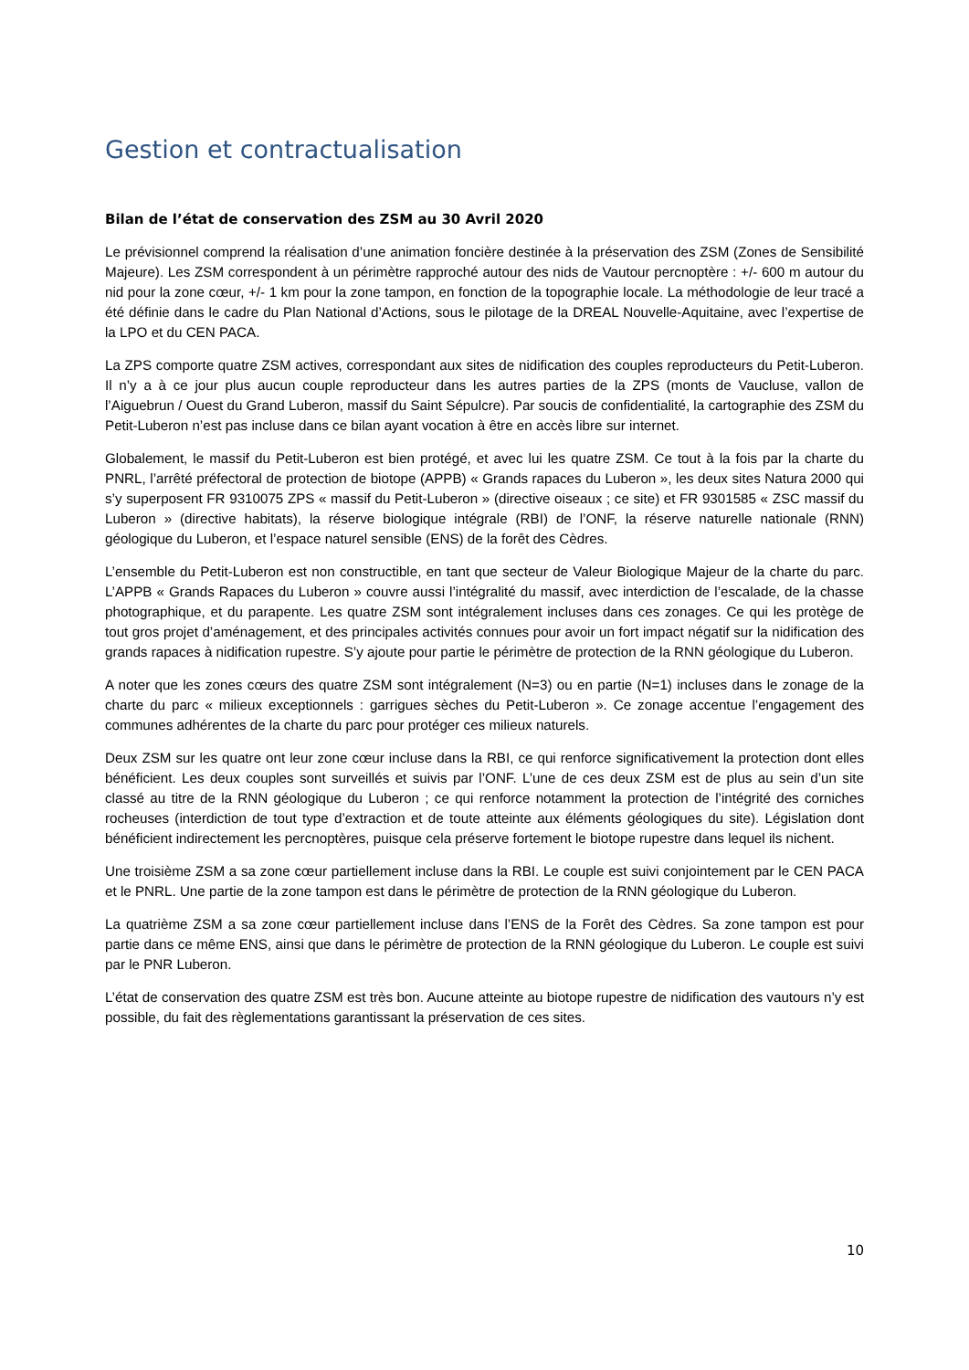Gestion et contractualisation
Bilan de l’état de conservation des ZSM au 30 Avril 2020
Le prévisionnel comprend la réalisation d’une animation foncière destinée à la préservation des ZSM (Zones de Sensibilité Majeure). Les ZSM correspondent à un périmètre rapproché autour des nids de Vautour percnoptère : +/- 600 m autour du nid pour la zone cœur, +/- 1 km pour la zone tampon, en fonction de la topographie locale. La méthodologie de leur tracé a été définie dans le cadre du Plan National d’Actions, sous le pilotage de la DREAL Nouvelle-Aquitaine, avec l’expertise de la LPO et du CEN PACA.
La ZPS comporte quatre ZSM actives, correspondant aux sites de nidification des couples reproducteurs du Petit-Luberon. Il n’y a à ce jour plus aucun couple reproducteur dans les autres parties de la ZPS (monts de Vaucluse, vallon de l’Aiguebrun / Ouest du Grand Luberon, massif du Saint Sépulcre). Par soucis de confidentialité, la cartographie des ZSM du Petit-Luberon n’est pas incluse dans ce bilan ayant vocation à être en accès libre sur internet.
Globalement, le massif du Petit-Luberon est bien protégé, et avec lui les quatre ZSM. Ce tout à la fois par la charte du PNRL, l’arrêté préfectoral de protection de biotope (APPB) « Grands rapaces du Luberon », les deux sites Natura 2000 qui s’y superposent FR 9310075 ZPS « massif du Petit-Luberon » (directive oiseaux ; ce site) et FR 9301585 « ZSC massif du Luberon » (directive habitats), la réserve biologique intégrale (RBI) de l’ONF, la réserve naturelle nationale (RNN) géologique du Luberon, et l’espace naturel sensible (ENS) de la forêt des Cèdres.
L’ensemble du Petit-Luberon est non constructible, en tant que secteur de Valeur Biologique Majeur de la charte du parc. L’APPB « Grands Rapaces du Luberon » couvre aussi l’intégralité du massif, avec interdiction de l’escalade, de la chasse photographique, et du parapente. Les quatre ZSM sont intégralement incluses dans ces zonages. Ce qui les protège de tout gros projet d’aménagement, et des principales activités connues pour avoir un fort impact négatif sur la nidification des grands rapaces à nidification rupestre. S’y ajoute pour partie le périmètre de protection de la RNN géologique du Luberon.
A noter que les zones cœurs des quatre ZSM sont intégralement (N=3) ou en partie (N=1) incluses dans le zonage de la charte du parc « milieux exceptionnels : garrigues sèches du Petit-Luberon ». Ce zonage accentue l’engagement des communes adhérentes de la charte du parc pour protéger ces milieux naturels.
Deux ZSM sur les quatre ont leur zone cœur incluse dans la RBI, ce qui renforce significativement la protection dont elles bénéficient. Les deux couples sont surveillés et suivis par l’ONF. L’une de ces deux ZSM est de plus au sein d’un site classé au titre de la RNN géologique du Luberon ; ce qui renforce notamment la protection de l’intégrité des corniches rocheuses (interdiction de tout type d’extraction et de toute atteinte aux éléments géologiques du site). Législation dont bénéficient indirectement les percnoptères, puisque cela préserve fortement le biotope rupestre dans lequel ils nichent.
Une troisième ZSM a sa zone cœur partiellement incluse dans la RBI. Le couple est suivi conjointement par le CEN PACA et le PNRL. Une partie de la zone tampon est dans le périmètre de protection de la RNN géologique du Luberon.
La quatrième ZSM a sa zone cœur partiellement incluse dans l’ENS de la Forêt des Cèdres. Sa zone tampon est pour partie dans ce même ENS, ainsi que dans le périmètre de protection de la RNN géologique du Luberon. Le couple est suivi par le PNR Luberon.
L’état de conservation des quatre ZSM est très bon. Aucune atteinte au biotope rupestre de nidification des vautours n’y est possible, du fait des règlementations garantissant la préservation de ces sites.
10